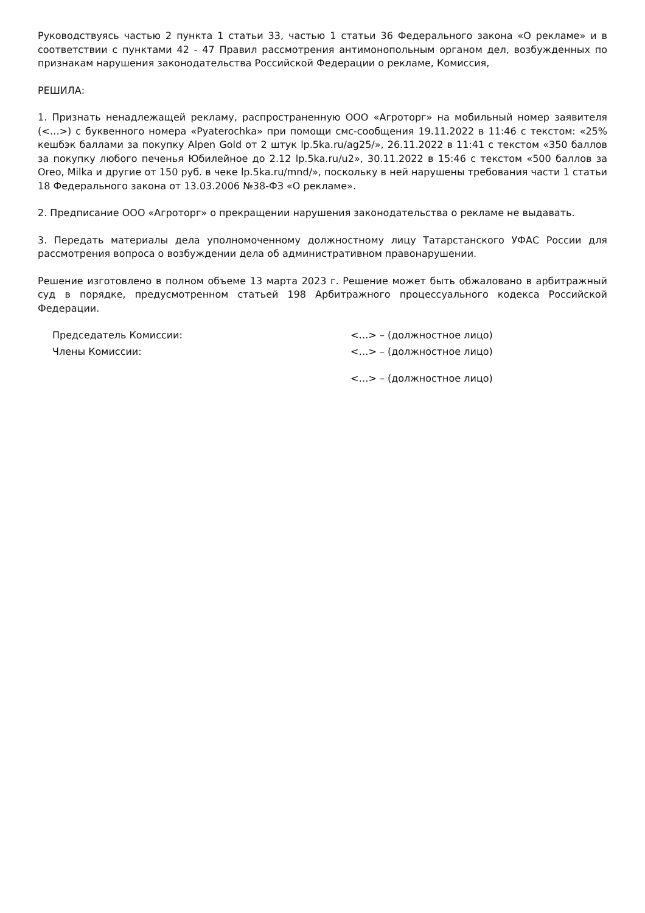Руководствуясь частью 2 пункта 1 статьи 33, частью 1 статьи 36 Федерального закона «О рекламе» и в соответствии с пунктами 42 - 47 Правил рассмотрения антимонопольным органом дел, возбужденных по признакам нарушения законодательства Российской Федерации о рекламе, Комиссия,
РЕШИЛА:
1. Признать ненадлежащей рекламу, распространенную ООО «Агроторг» на мобильный номер заявителя (<…>) с буквенного номера «Pyaterochka» при помощи смс-сообщения 19.11.2022 в 11:46 с текстом: «25% кешбэк баллами за покупку Alpen Gold от 2 штук lp.5ka.ru/ag25/», 26.11.2022 в 11:41 с текстом «350 баллов за покупку любого печенья Юбилейное до 2.12 lp.5ka.ru/u2», 30.11.2022 в 15:46 с текстом «500 баллов за Oreo, Milka и другие от 150 руб. в чеке lp.5ka.ru/mnd/», поскольку в ней нарушены требования части 1 статьи 18 Федерального закона от 13.03.2006 №38-ФЗ «О рекламе».
2. Предписание ООО «Агроторг» о прекращении нарушения законодательства о рекламе не выдавать.
3. Передать материалы дела уполномоченному должностному лицу Татарстанского УФАС России для рассмотрения вопроса о возбуждении дела об административном правонарушении.
Решение изготовлено в полном объеме 13 марта 2023 г. Решение может быть обжаловано в арбитражный суд в порядке, предусмотренном статьей 198 Арбитражного процессуального кодекса Российской Федерации.
Председатель Комиссии: <…> – (должностное лицо)
Члены Комиссии: <…> – (должностное лицо)
<…> – (должностное лицо)